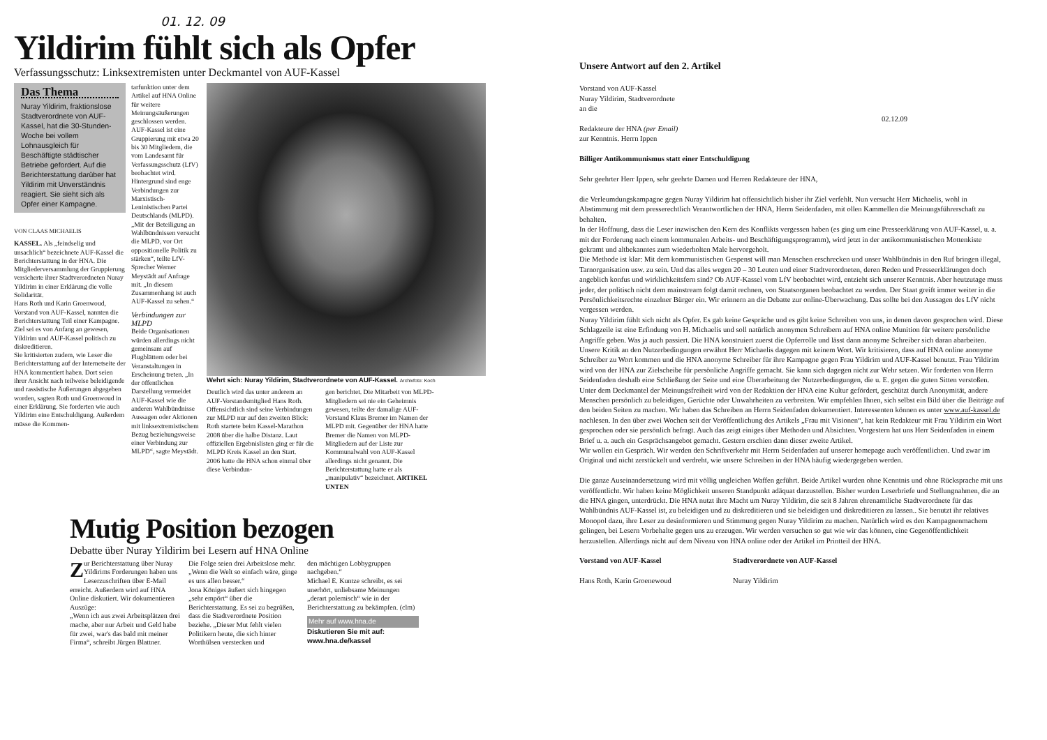01. 12. 09
Yildirim fühlt sich als Opfer
Verfassungsschutz: Linksextremisten unter Deckmantel von AUF-Kassel
Das Thema
Nuray Yildirim, fraktionslose Stadtverordnete von AUF-Kassel, hat die 30-Stunden-Woche bei vollem Lohnausgleich für Beschäftigte städtischer Betriebe gefordert. Auf die Berichterstattung darüber hat Yildirim mit Unverständnis reagiert. Sie sieht sich als Opfer einer Kampagne.
VON CLAAS MICHAELIS
KASSEL. Als „feindselig und unsachlich“ bezeichnete AUF-Kassel die Berichterstattung in der HNA. Die Mitgliederversammlung der Gruppierung versicherte ihrer Stadtverordneten Nuray Yildirim in einer Erklärung die volle Solidarität.
Hans Roth und Karin Groenwoud, Vorstand von AUF-Kassel, nannten die Berichterstattung Teil einer Kampagne. Ziel sei es von Anfang an gewesen, Yildirim und AUF-Kassel politisch zu diskreditieren.
Sie kritisierten zudem, wie Leser die Berichterstattung auf der Internetseite der HNA kommentiert haben. Dort seien ihrer Ansicht nach teilweise beleidigende und rassistische Äußerungen abgegeben worden, sagten Roth und Groenwoud in einer Erklärung. Sie forderten wie auch Yildirim eine Entschuldigung. Außerdem müsse die Kommen-
tarfunktion unter dem Artikel auf HNA Online für weitere Meinungsäußerungen geschlossen werden.
AUF-Kassel ist eine Gruppierung mit etwa 20 bis 30 Mitgliedern, die vom Landesamt für Verfassungsschutz (LfV) beobachtet wird. Hintergrund sind enge Verbindungen zur Marxistisch-Leninistischen Partei Deutschlands (MLPD). „Mit der Beteiligung an Wahlbündnissen versucht die MLPD, vor Ort oppositionelle Politik zu stärken“, teilte LfV-Sprecher Werner Meystädt auf Anfrage mit. „In diesem Zusammenhang ist auch AUF-Kassel zu sehen.“
Verbindungen zur MLPD
Beide Organisationen würden allerdings nicht gemeinsam auf Flugblättern oder bei Veranstaltungen in Erscheinung treten. „In der öffentlichen Darstellung vermeidet AUF-Kassel wie die anderen Wahlbündnisse Aussagen oder Aktionen mit linksextremistischem Bezug beziehungsweise einer Verbindung zur MLPD“, sagte Meystädt.
Wehrt sich: Nuray Yildirim, Stadtverordnete von AUF-Kassel. Archivfoto: Koch
Deutlich wird das unter anderem an AUF-Vorstandsmitglied Hans Roth. Offensichtlich sind seine Verbindungen zur MLPD nur auf den zweiten Blick: Roth startete beim Kassel-Marathon 2008 über die halbe Distanz. Laut offiziellen Ergebnislisten ging er für die MLPD Kreis Kassel an den Start.
2006 hatte die HNA schon einmal über diese Verbindun-
gen berichtet. Die Mitarbeit von MLPD-Mitgliedern sei nie ein Geheimnis gewesen, teilte der damalige AUF-Vorstand Klaus Bremer im Namen der MLPD mit. Gegenüber der HNA hatte Bremer die Namen von MLPD-Mitgliedern auf der Liste zur Kommunalwahl von AUF-Kassel allerdings nicht genannt. Die Berichterstattung hatte er als „manipulativ“ bezeichnet. ARTIKEL UNTEN
Mutig Position bezogen
Debatte über Nuray Yildirim bei Lesern auf HNA Online
Zur Berichterstattung über Nuray Yildirims Forderungen haben uns Leserzuschriften über E-Mail erreicht. Außerdem wird auf HNA Online diskutiert. Wir dokumentieren Auszüge:
„Wenn ich aus zwei Arbeitsplätzen drei mache, aber nur Arbeit und Geld habe für zwei, war's das bald mit meiner Firma“, schreibt Jürgen Blattner.
Die Folge seien drei Arbeitslose mehr. „Wenn die Welt so einfach wäre, ginge es uns allen besser.“
Jona Königes äußert sich hingegen „sehr empört“ über die Berichterstattung. Es sei zu begrüßen, dass die Stadtverordnete Position beziehe. „Dieser Mut fehlt vielen Politikern heute, die sich hinter Worthülsen verstecken und
den mächtigen Lobbygruppen nachgeben.“
Michael E. Kuntze schreibt, es sei unerhört, unliebsame Meinungen „derart polemisch“ wie in der Berichterstattung zu bekämpfen. (clm)
Mehr auf www.hna.de
Diskutieren Sie mit auf: www.hna.de/kassel
Unsere Antwort auf den 2. Artikel
Vorstand von AUF-Kassel
Nuray Yildirim, Stadtverordnete
an die
02.12.09
Redakteure der HNA (per Email)
zur Kenntnis. Herrn Ippen
Billiger Antikommunismus statt einer Entschuldigung
Sehr geehrter Herr Ippen, sehr geehrte Damen und Herren Redakteure der HNA,
die Verleumdungskampagne gegen Nuray Yildirim hat offensichtlich bisher ihr Ziel verfehlt. Nun versucht Herr Michaelis, wohl in Abstimmung mit dem presserechtlich Verantwortlichen der HNA, Herrn Seidenfaden, mit ollen Kammellen die Meinungsführerschaft zu behalten.
In der Hoffnung, dass die Leser inzwischen den Kern des Konflikts vergessen haben (es ging um eine Presseerklärung von AUF-Kassel, u. a. mit der Forderung nach einem kommunalen Arbeits- und Beschäftigungsprogramm), wird jetzt in der antikommunistischen Mottenkiste gekramt und altbekanntes zum wiederholten Male hervorgeholt.
Die Methode ist klar: Mit dem kommunistischen Gespenst will man Menschen erschrecken und unser Wahlbündnis in den Ruf bringen illegal, Tarnorganisation usw. zu sein. Und das alles wegen 20 – 30 Leuten und einer Stadtverordneten, deren Reden und Presseerklärungen doch angeblich konfus und wirklichkeitsfern sind? Ob AUF-Kassel vom LfV beobachtet wird, entzieht sich unserer Kenntnis. Aber heutzutage muss jeder, der politisch nicht dem mainstream folgt damit rechnen, von Staatsorganen beobachtet zu werden. Der Staat greift immer weiter in die Persönlichkeitsrechte einzelner Bürger ein. Wir erinnern an die Debatte zur online-Überwachung. Das sollte bei den Aussagen des LfV nicht vergessen werden.
Nuray Yildirim fühlt sich nicht als Opfer. Es gab keine Gespräche und es gibt keine Schreiben von uns, in denen davon gesprochen wird. Diese Schlagzeile ist eine Erfindung von H. Michaelis und soll natürlich anonymen Schreibern auf HNA online Munition für weitere persönliche Angriffe geben. Was ja auch passiert. Die HNA konstruiert zuerst die Opferrolle und lässt dann anonyme Schreiber sich daran abarbeiten.
Unsere Kritik an den Nutzerbedingungen erwähnt Herr Michaelis dagegen mit keinem Wort. Wir kritisieren, dass auf HNA online anonyme Schreiber zu Wort kommen und die HNA anonyme Schreiber für ihre Kampagne gegen Frau Yildirim und AUF-Kassel benutzt. Frau Yildirim wird von der HNA zur Zielscheibe für persönliche Angriffe gemacht. Sie kann sich dagegen nicht zur Wehr setzen. Wir forderten von Herrn Seidenfaden deshalb eine Schließung der Seite und eine Überarbeitung der Nutzerbedingungen, die u. E. gegen die guten Sitten verstoßen. Unter dem Deckmantel der Meinungsfreiheit wird von der Redaktion der HNA eine Kultur gefördert, geschützt durch Anonymität, andere Menschen persönlich zu beleidigen, Gerüchte oder Unwahrheiten zu verbreiten. Wir empfehlen Ihnen, sich selbst ein Bild über die Beiträge auf den beiden Seiten zu machen. Wir haben das Schreiben an Herrn Seidenfaden dokumentiert. Interessenten können es unter www.auf-kassel.de nachlesen. In den über zwei Wochen seit der Veröffentlichung des Artikels „Frau mit Visionen“, hat kein Redakteur mit Frau Yildirim ein Wort gesprochen oder sie persönlich befragt. Auch das zeigt einiges über Methoden und Absichten. Vorgestern hat uns Herr Seidenfaden in einem Brief u. a. auch ein Gesprächsangebot gemacht. Gestern erschien dann dieser zweite Artikel.
Wir wollen ein Gespräch. Wir werden den Schriftverkehr mit Herrn Seidenfaden auf unserer homepage auch veröffentlichen. Und zwar im Original und nicht zerstückelt und verdreht, wie unsere Schreiben in der HNA häufig wiedergegeben werden.
Die ganze Auseinandersetzung wird mit völlig ungleichen Waffen geführt. Beide Artikel wurden ohne Kenntnis und ohne Rücksprache mit uns veröffentlicht. Wir haben keine Möglichkeit unseren Standpunkt adäquat darzustellen. Bisher wurden Leserbriefe und Stellungnahmen, die an die HNA gingen, unterdrückt. Die HNA nutzt ihre Macht um Nuray Yildirim, die seit 8 Jahren ehrenamtliche Stadtverordnete für das Wahlbündnis AUF-Kassel ist, zu beleidigen und zu diskreditieren und sie beleidigen und diskreditieren zu lassen.. Sie benutzt ihr relatives Monopol dazu, ihre Leser zu desinformieren und Stimmung gegen Nuray Yildirim zu machen. Natürlich wird es den Kampagnenmachern gelingen, bei Lesern Vorbehalte gegen uns zu erzeugen. Wir werden versuchen so gut wie wir das können, eine Gegenöffentlichkeit herzustellen. Allerdings nicht auf dem Niveau von HNA online oder der Artikel im Printteil der HNA.
Vorstand von AUF-Kassel
Hans Roth, Karin Groenewoud
Stadtverordnete von AUF-Kassel
Nuray Yildirim